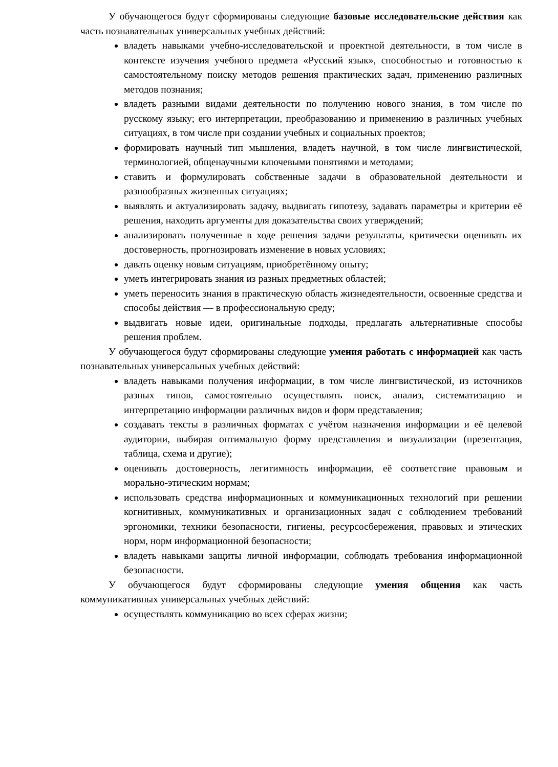У обучающегося будут сформированы следующие базовые исследовательские действия как часть познавательных универсальных учебных действий:
владеть навыками учебно-исследовательской и проектной деятельности, в том числе в контексте изучения учебного предмета «Русский язык», способностью и готовностью к самостоятельному поиску методов решения практических задач, применению различных методов познания;
владеть разными видами деятельности по получению нового знания, в том числе по русскому языку; его интерпретации, преобразованию и применению в различных учебных ситуациях, в том числе при создании учебных и социальных проектов;
формировать научный тип мышления, владеть научной, в том числе лингвистической, терминологией, общенаучными ключевыми понятиями и методами;
ставить и формулировать собственные задачи в образовательной деятельности и разнообразных жизненных ситуациях;
выявлять и актуализировать задачу, выдвигать гипотезу, задавать параметры и критерии её решения, находить аргументы для доказательства своих утверждений;
анализировать полученные в ходе решения задачи результаты, критически оценивать их достоверность, прогнозировать изменение в новых условиях;
давать оценку новым ситуациям, приобретённому опыту;
уметь интегрировать знания из разных предметных областей;
уметь переносить знания в практическую область жизнедеятельности, освоенные средства и способы действия — в профессиональную среду;
выдвигать новые идеи, оригинальные подходы, предлагать альтернативные способы решения проблем.
У обучающегося будут сформированы следующие умения работать с информацией как часть познавательных универсальных учебных действий:
владеть навыками получения информации, в том числе лингвистической, из источников разных типов, самостоятельно осуществлять поиск, анализ, систематизацию и интерпретацию информации различных видов и форм представления;
создавать тексты в различных форматах с учётом назначения информации и её целевой аудитории, выбирая оптимальную форму представления и визуализации (презентация, таблица, схема и другие);
оценивать достоверность, легитимность информации, её соответствие правовым и морально-этическим нормам;
использовать средства информационных и коммуникационных технологий при решении когнитивных, коммуникативных и организационных задач с соблюдением требований эргономики, техники безопасности, гигиены, ресурсосбережения, правовых и этических норм, норм информационной безопасности;
владеть навыками защиты личной информации, соблюдать требования информационной безопасности.
У обучающегося будут сформированы следующие умения общения как часть коммуникативных универсальных учебных действий:
осуществлять коммуникацию во всех сферах жизни;